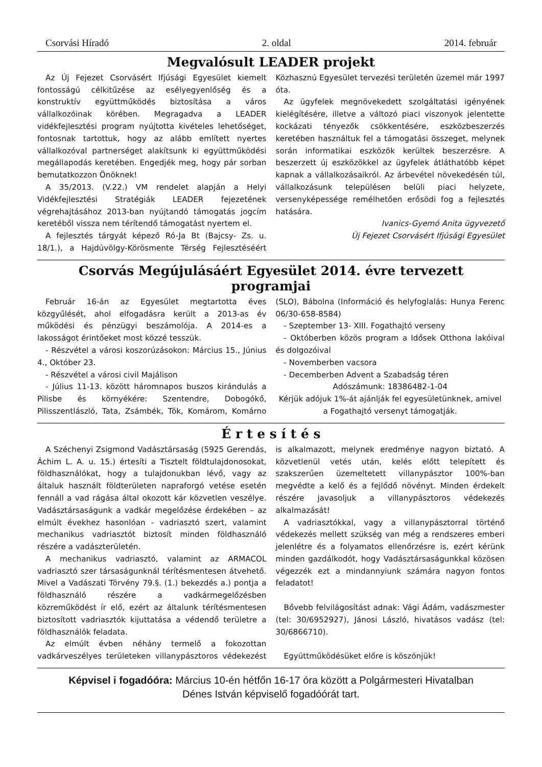Csorvási Híradó 2. oldal 2014. február
Megvalósult LEADER projekt
Az Új Fejezet Csorvásért Ifjúsági Egyesület kiemelt fontosságú célkitűzése az esélyegyenlőség és a konstruktív együttműködés biztosítása a város vállalkozóinak körében. Megragadva a LEADER vidékfejlesztési program nyújtotta kivételes lehetőséget, fontosnak tartottuk, hogy az alább említett nyertes vállalkozóval partnerséget alakítsunk ki együttműködési megállapodás keretében. Engedjék meg, hogy pár sorban bemutatkozzon Önöknek!
A 35/2013. (V.22.) VM rendelet alapján a Helyi Vidékfejlesztési Stratégiák LEADER fejezetének végrehajtásához 2013-ban nyújtandó támogatás jogcím keretéből vissza nem térítendő támogatást nyertem el.
A fejlesztés tárgyát képező Ró-Ja Bt (Bajcsy- Zs. u. 18/1.), a Hajdúvölgy-Körösmente Térség Fejlesztéséért Közhasznú Egyesület tervezési területén üzemel már 1997 óta.
Az ügyfelek megnövekedett szolgáltatási igényének kielégítésére, illetve a változó piaci viszonyok jelentette kockázati tényezők csökkentésére, eszközbeszerzés keretében használtuk fel a támogatási összeget, melynek során informatikai eszközök kerültek beszerzésre. A beszerzett új eszközökkel az ügyfelek átláthatóbb képet kapnak a vállalkozásaikról. Az árbevétel növekedésén túl, vállalkozásunk településen belüli piaci helyzete, versenyképessége remélhetően erősödi fog a fejlesztés hatására.
Ivanics-Gyemó Anita ügyvezető
Új Fejezet Csorvásért Ifjúsági Egyesület
Csorvás Megújulásáért Egyesület 2014. évre tervezett programjai
Február 16-án az Egyesület megtartotta éves közgyűlését, ahol elfogadásra került a 2013-as év működési és pénzügyi beszámolója. A 2014-es a lakosságot érintőeket most közzé tesszük.
- Részvétel a városi koszorúzásokon: Március 15., Június 4., Október 23.
- Részvétel a városi civil Majálison
- Július 11-13. között háromnapos buszos kirándulás a Pilisbe és környékére: Szentendre, Dobogókő, Pilisszentlászló, Tata, Zsámbék, Tök, Komárom, Komárno (SLO), Bábolna (Információ és helyfoglalás: Hunya Ferenc 06/30-658-8584)
- Szeptember 13- XIII. Fogathajtó verseny
- Októberben közös program a Idősek Otthona lakóival és dolgozóival
- Novemberben vacsora
- Decemberben Advent a Szabadság téren
Adószámunk: 18386482-1-04
Kérjük adójuk 1%-át ajánlják fel egyesületünknek, amivel a Fogathajtó versenyt támogatják.
É r t e s í t é s
A Széchenyi Zsigmond Vadásztársaság (5925 Gerendás, Áchim L. A. u. 15.) értesíti a Tisztelt földtulajdonosokat, földhasználókat, hogy a tulajdonukban lévő, vagy az általuk használt földterületen napraforgó vetése esetén fennáll a vad rágása által okozott kár közvetlen veszélye. Vadásztársaságunk a vadkár megelőzése érdekében – az elmúlt évekhez hasonlóan - vadriasztó szert, valamint mechanikus vadriasztót biztosít minden földhasználó részére a vadászterületén.
A mechanikus vadriasztó, valamint az ARMACOL vadriasztó szer társaságunknál térítésmentesen átvehető. Mivel a Vadászati Törvény 79.§. (1.) bekezdés a.) pontja a földhasználó részére a vadkármegelőzésben közreműködést ír elő, ezért az általunk térítésmentesen biztosított vadriasztók kijuttatása a védendő területre a földhasználók feladata.
Az elmúlt évben néhány termelő a fokozottan vadkárveszélyes területeken villanypásztoros védekezést is alkalmazott, melynek eredménye nagyon biztató. A közvetlenül vetés után, kelés előtt telepített és szakszerűen üzemeltetett villanypásztor 100%-ban megvédte a kelő és a fejlődő növényt. Minden érdekelt részére javasoljuk a villanypásztoros védekezés alkalmazását!
A vadriasztókkal, vagy a villanypásztorral történő védekezés mellett szükség van még a rendszeres emberi jelenlétre és a folyamatos ellenőrzésre is, ezért kérünk minden gazdálkodót, hogy Vadásztársaságunkkal közösen végezzék ezt a mindannyiunk számára nagyon fontos feladatot!
Bővebb felvilágosítást adnak: Vági Ádám, vadászmester (tel: 30/6952927), Jánosi László, hivatásos vadász (tel: 30/6866710).
Együttműködésüket előre is köszönjük!
Képvisel i fogadóóra: Március 10-én hétfőn 16-17 óra között a Polgármesteri Hivatalban
Dénes István képviselő fogadóórát tart.